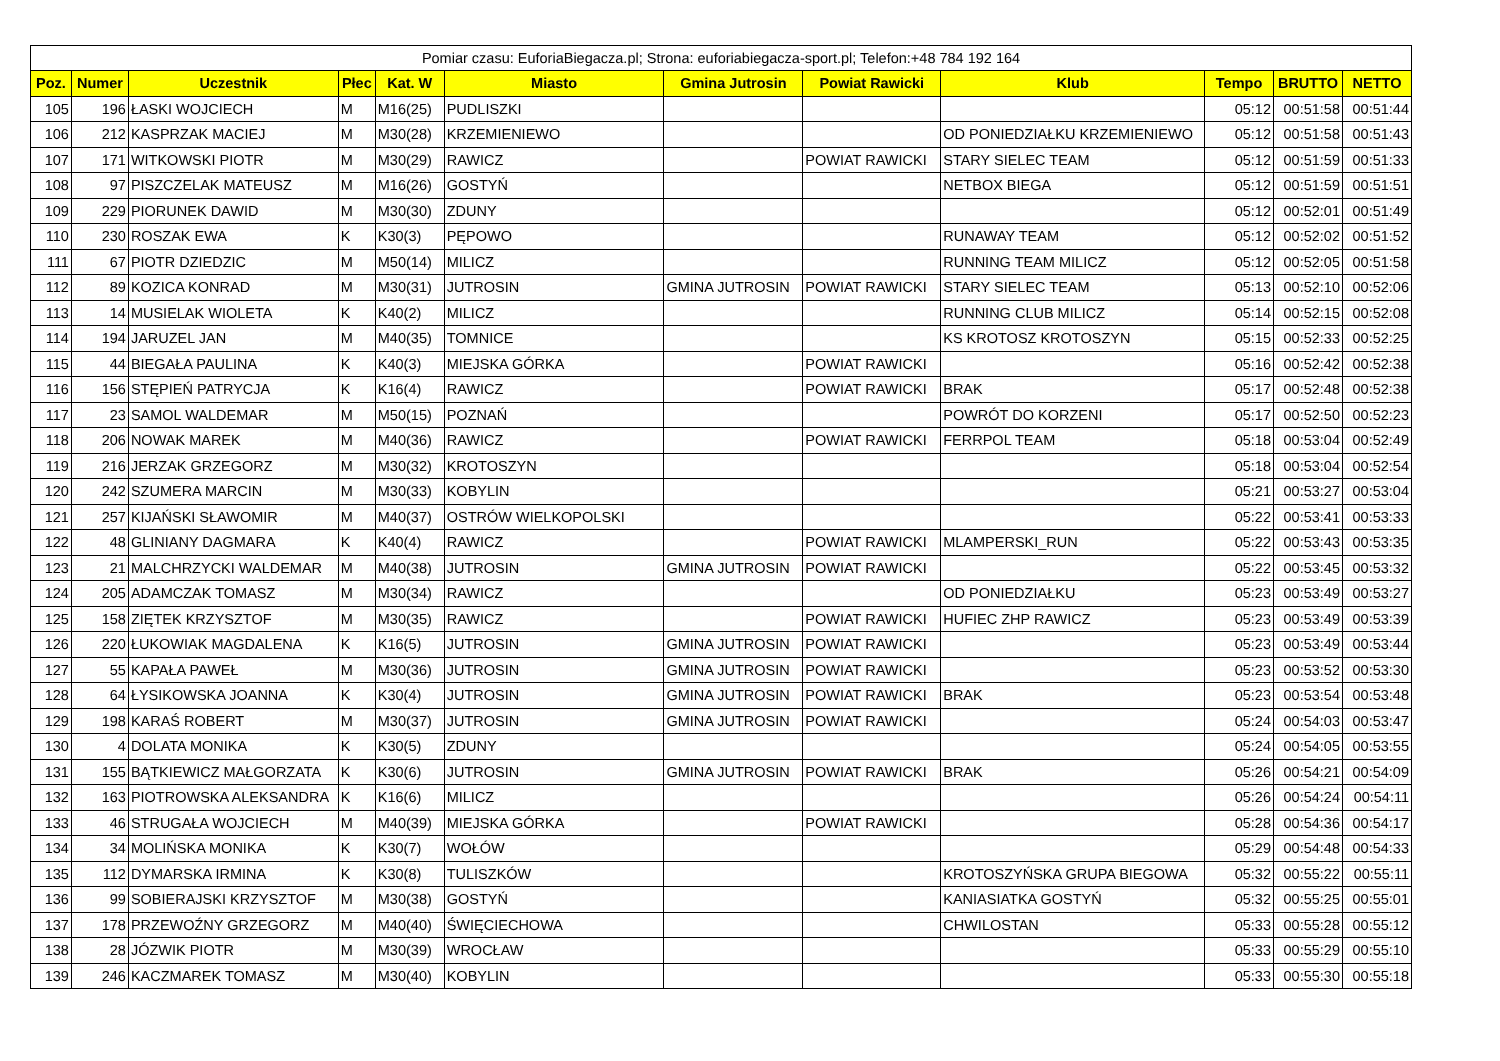| Pomiar czasu: EuforiaBiegacza.pl; Strona: euforiabiegacza-sport.pl; Telefon:+48 784 192 164 | | | | | | | | | | | |
| Poz. | Numer | Uczestnik | Płec | Kat. W | Miasto | Gmina Jutrosin | Powiat Rawicki | Klub | Tempo | BRUTTO | NETTO |
| 105 | 196 | ŁASKI WOJCIECH | M | M16(25) | PUDLISZKI | | | | 05:12 | 00:51:58 | 00:51:44 |
| 106 | 212 | KASPRZAK MACIEJ | M | M30(28) | KRZEMIENIEWO | | | OD PONIEDZIAŁKU KRZEMIENIEWO | 05:12 | 00:51:58 | 00:51:43 |
| 107 | 171 | WITKOWSKI PIOTR | M | M30(29) | RAWICZ | | POWIAT RAWICKI | STARY SIELEC TEAM | 05:12 | 00:51:59 | 00:51:33 |
| 108 | 97 | PISZCZELAK MATEUSZ | M | M16(26) | GOSTYŃ | | | NETBOX BIEGA | 05:12 | 00:51:59 | 00:51:51 |
| 109 | 229 | PIORUNEK DAWID | M | M30(30) | ZDUNY | | | | 05:12 | 00:52:01 | 00:51:49 |
| 110 | 230 | ROSZAK EWA | K | K30(3) | PĘPOWO | | | RUNAWAY TEAM | 05:12 | 00:52:02 | 00:51:52 |
| 111 | 67 | PIOTR DZIEDZIC | M | M50(14) | MILICZ | | | RUNNING TEAM MILICZ | 05:12 | 00:52:05 | 00:51:58 |
| 112 | 89 | KOZICA KONRAD | M | M30(31) | JUTROSIN | GMINA JUTROSIN | POWIAT RAWICKI | STARY SIELEC TEAM | 05:13 | 00:52:10 | 00:52:06 |
| 113 | 14 | MUSIELAK WIOLETA | K | K40(2) | MILICZ | | | RUNNING CLUB MILICZ | 05:14 | 00:52:15 | 00:52:08 |
| 114 | 194 | JARUZEL JAN | M | M40(35) | TOMNICE | | | KS KROTOSZ KROTOSZYN | 05:15 | 00:52:33 | 00:52:25 |
| 115 | 44 | BIEGAŁA PAULINA | K | K40(3) | MIEJSKA GÓRKA | | POWIAT RAWICKI | | 05:16 | 00:52:42 | 00:52:38 |
| 116 | 156 | STĘPIEŃ PATRYCJA | K | K16(4) | RAWICZ | | POWIAT RAWICKI | BRAK | 05:17 | 00:52:48 | 00:52:38 |
| 117 | 23 | SAMOL WALDEMAR | M | M50(15) | POZNAŃ | | | POWRÓT DO KORZENI | 05:17 | 00:52:50 | 00:52:23 |
| 118 | 206 | NOWAK MAREK | M | M40(36) | RAWICZ | | POWIAT RAWICKI | FERRPOL TEAM | 05:18 | 00:53:04 | 00:52:49 |
| 119 | 216 | JERZAK GRZEGORZ | M | M30(32) | KROTOSZYN | | | | 05:18 | 00:53:04 | 00:52:54 |
| 120 | 242 | SZUMERA MARCIN | M | M30(33) | KOBYLIN | | | | 05:21 | 00:53:27 | 00:53:04 |
| 121 | 257 | KIJAŃSKI SŁAWOMIR | M | M40(37) | OSTRÓW WIELKOPOLSKI | | | | 05:22 | 00:53:41 | 00:53:33 |
| 122 | 48 | GLINIANY DAGMARA | K | K40(4) | RAWICZ | | POWIAT RAWICKI | MLAMPERSKI_RUN | 05:22 | 00:53:43 | 00:53:35 |
| 123 | 21 | MALCHRZYCKI WALDEMAR | M | M40(38) | JUTROSIN | GMINA JUTROSIN | POWIAT RAWICKI | | 05:22 | 00:53:45 | 00:53:32 |
| 124 | 205 | ADAMCZAK TOMASZ | M | M30(34) | RAWICZ | | | OD PONIEDZIAŁKU | 05:23 | 00:53:49 | 00:53:27 |
| 125 | 158 | ZIĘTEK KRZYSZTOF | M | M30(35) | RAWICZ | | POWIAT RAWICKI | HUFIEC ZHP RAWICZ | 05:23 | 00:53:49 | 00:53:39 |
| 126 | 220 | ŁUKOWIAK MAGDALENA | K | K16(5) | JUTROSIN | GMINA JUTROSIN | POWIAT RAWICKI | | 05:23 | 00:53:49 | 00:53:44 |
| 127 | 55 | KAPAŁA PAWEŁ | M | M30(36) | JUTROSIN | GMINA JUTROSIN | POWIAT RAWICKI | | 05:23 | 00:53:52 | 00:53:30 |
| 128 | 64 | ŁYSIKOWSKA JOANNA | K | K30(4) | JUTROSIN | GMINA JUTROSIN | POWIAT RAWICKI | BRAK | 05:23 | 00:53:54 | 00:53:48 |
| 129 | 198 | KARAŚ ROBERT | M | M30(37) | JUTROSIN | GMINA JUTROSIN | POWIAT RAWICKI | | 05:24 | 00:54:03 | 00:53:47 |
| 130 | 4 | DOLATA MONIKA | K | K30(5) | ZDUNY | | | | 05:24 | 00:54:05 | 00:53:55 |
| 131 | 155 | BĄTKIEWICZ MAŁGORZATA | K | K30(6) | JUTROSIN | GMINA JUTROSIN | POWIAT RAWICKI | BRAK | 05:26 | 00:54:21 | 00:54:09 |
| 132 | 163 | PIOTROWSKA ALEKSANDRA | K | K16(6) | MILICZ | | | | 05:26 | 00:54:24 | 00:54:11 |
| 133 | 46 | STRUGAŁA WOJCIECH | M | M40(39) | MIEJSKA GÓRKA | | POWIAT RAWICKI | | 05:28 | 00:54:36 | 00:54:17 |
| 134 | 34 | MOLIŃSKA MONIKA | K | K30(7) | WOŁÓW | | | | 05:29 | 00:54:48 | 00:54:33 |
| 135 | 112 | DYMARSKA IRMINA | K | K30(8) | TULISZKÓW | | | KROTOSZYŃSKA GRUPA BIEGOWA | 05:32 | 00:55:22 | 00:55:11 |
| 136 | 99 | SOBIERAJSKI KRZYSZTOF | M | M30(38) | GOSTYŃ | | | KANIASIATKA GOSTYŃ | 05:32 | 00:55:25 | 00:55:01 |
| 137 | 178 | PRZEWOŹNY GRZEGORZ | M | M40(40) | ŚWIĘCIECHOWA | | | CHWILOSTAN | 05:33 | 00:55:28 | 00:55:12 |
| 138 | 28 | JÓZWIK PIOTR | M | M30(39) | WROCŁAW | | | | 05:33 | 00:55:29 | 00:55:10 |
| 139 | 246 | KACZMAREK TOMASZ | M | M30(40) | KOBYLIN | | | | 05:33 | 00:55:30 | 00:55:18 |